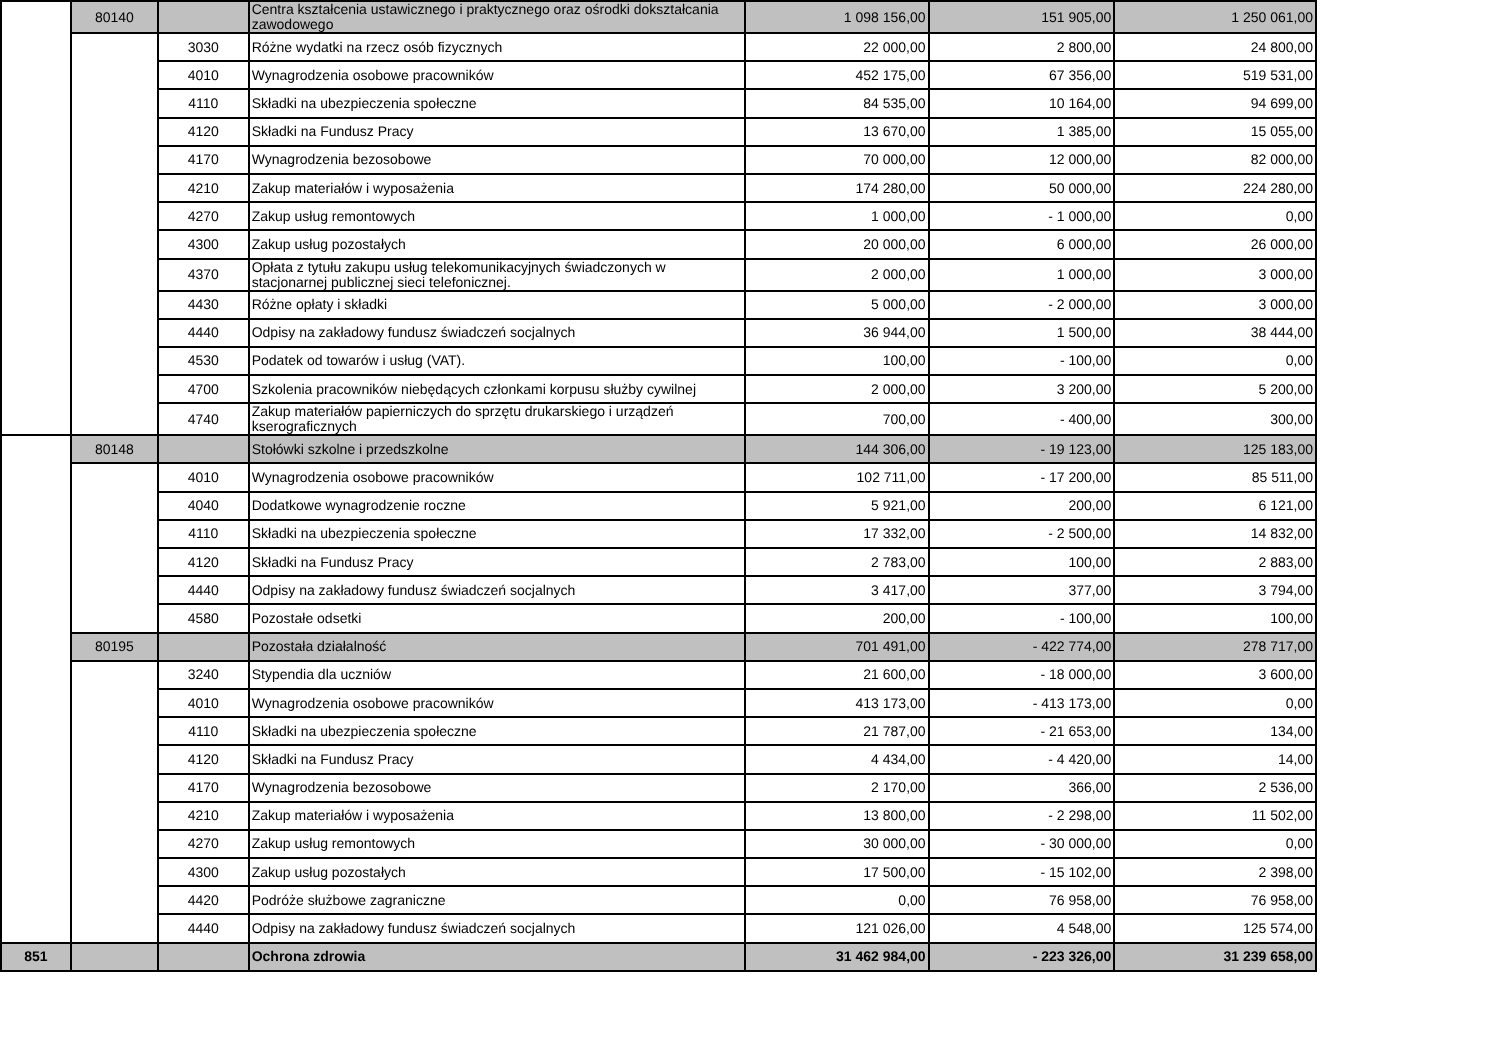| | 80140 | | Centra kształcenia ustawicznego i praktycznego oraz ośrodki dokształcania zawodowego | 1 098 156,00 | 151 905,00 | 1 250 061,00 |
| | | 3030 | Różne wydatki na rzecz osób fizycznych | 22 000,00 | 2 800,00 | 24 800,00 |
| | | 4010 | Wynagrodzenia osobowe pracowników | 452 175,00 | 67 356,00 | 519 531,00 |
| | | 4110 | Składki na ubezpieczenia społeczne | 84 535,00 | 10 164,00 | 94 699,00 |
| | | 4120 | Składki na Fundusz Pracy | 13 670,00 | 1 385,00 | 15 055,00 |
| | | 4170 | Wynagrodzenia bezosobowe | 70 000,00 | 12 000,00 | 82 000,00 |
| | | 4210 | Zakup materiałów i wyposażenia | 174 280,00 | 50 000,00 | 224 280,00 |
| | | 4270 | Zakup usług remontowych | 1 000,00 | - 1 000,00 | 0,00 |
| | | 4300 | Zakup usług pozostałych | 20 000,00 | 6 000,00 | 26 000,00 |
| | | 4370 | Opłata z tytułu zakupu usług telekomunikacyjnych świadczonych w stacjonarnej publicznej sieci telefonicznej. | 2 000,00 | 1 000,00 | 3 000,00 |
| | | 4430 | Różne opłaty i składki | 5 000,00 | - 2 000,00 | 3 000,00 |
| | | 4440 | Odpisy na zakładowy fundusz świadczeń socjalnych | 36 944,00 | 1 500,00 | 38 444,00 |
| | | 4530 | Podatek od towarów i usług (VAT). | 100,00 | - 100,00 | 0,00 |
| | | 4700 | Szkolenia pracowników niebędących członkami korpusu służby cywilnej | 2 000,00 | 3 200,00 | 5 200,00 |
| | | 4740 | Zakup materiałów papierniczych do sprzętu drukarskiego i urządzeń kserograficznych | 700,00 | - 400,00 | 300,00 |
| | 80148 | | Stołówki szkolne i przedszkolne | 144 306,00 | - 19 123,00 | 125 183,00 |
| | | 4010 | Wynagrodzenia osobowe pracowników | 102 711,00 | - 17 200,00 | 85 511,00 |
| | | 4040 | Dodatkowe wynagrodzenie roczne | 5 921,00 | 200,00 | 6 121,00 |
| | | 4110 | Składki na ubezpieczenia społeczne | 17 332,00 | - 2 500,00 | 14 832,00 |
| | | 4120 | Składki na Fundusz Pracy | 2 783,00 | 100,00 | 2 883,00 |
| | | 4440 | Odpisy na zakładowy fundusz świadczeń socjalnych | 3 417,00 | 377,00 | 3 794,00 |
| | | 4580 | Pozostałe odsetki | 200,00 | - 100,00 | 100,00 |
| | 80195 | | Pozostała działalność | 701 491,00 | - 422 774,00 | 278 717,00 |
| | | 3240 | Stypendia dla uczniów | 21 600,00 | - 18 000,00 | 3 600,00 |
| | | 4010 | Wynagrodzenia osobowe pracowników | 413 173,00 | - 413 173,00 | 0,00 |
| | | 4110 | Składki na ubezpieczenia społeczne | 21 787,00 | - 21 653,00 | 134,00 |
| | | 4120 | Składki na Fundusz Pracy | 4 434,00 | - 4 420,00 | 14,00 |
| | | 4170 | Wynagrodzenia bezosobowe | 2 170,00 | 366,00 | 2 536,00 |
| | | 4210 | Zakup materiałów i wyposażenia | 13 800,00 | - 2 298,00 | 11 502,00 |
| | | 4270 | Zakup usług remontowych | 30 000,00 | - 30 000,00 | 0,00 |
| | | 4300 | Zakup usług pozostałych | 17 500,00 | - 15 102,00 | 2 398,00 |
| | | 4420 | Podróże służbowe zagraniczne | 0,00 | 76 958,00 | 76 958,00 |
| | | 4440 | Odpisy na zakładowy fundusz świadczeń socjalnych | 121 026,00 | 4 548,00 | 125 574,00 |
| 851 | | | Ochrona zdrowia | 31 462 984,00 | - 223 326,00 | 31 239 658,00 |